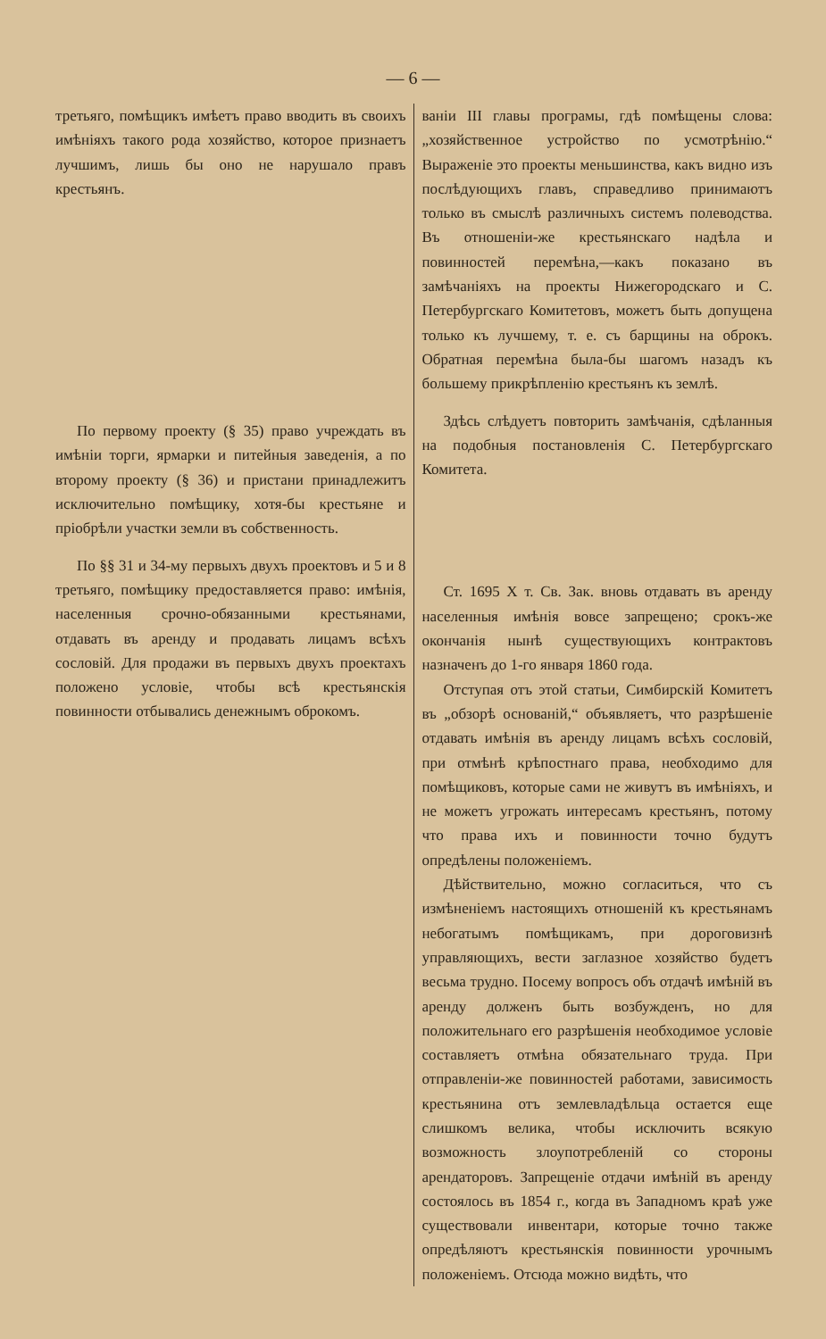— 6 —
третьяго, помѣщикъ имѣетъ право вводить въ своихъ имѣніяхъ такого рода хозяйство, которое признаетъ лучшимъ, лишь бы оно не нарушало правъ крестьянъ.
По первому проекту (§ 35) право учреждать въ имѣніи торги, ярмарки и питейныя заведенія, а по второму проекту (§ 36) и пристани принадлежитъ исключительно помѣщику, хотя-бы крестьяне и пріобрѣли участки земли въ собственность.
По §§ 31 и 34-му первыхъ двухъ проектовъ и 5 и 8 третьяго, помѣщику предоставляется право: имѣнія, населенныя срочно-обязанными крестьянами, отдавать въ аренду и продавать лицамъ всѣхъ сословій. Для продажи въ первыхъ двухъ проектахъ положено условіе, чтобы всѣ крестьянскія повинности отбывались денежнымъ оброкомъ.
ваніи III главы програмы, гдѣ помѣщены слова: „хозяйственное устройство по усмотрѣнію.“ Выраженіе это проекты меньшинства, какъ видно изъ послѣдующихъ главъ, справедливо принимаютъ только въ смыслѣ различныхъ системъ полеводства. Въ отношеніи-же крестьянскаго надѣла и повинностей перемѣна,—какъ показано въ замѣчаніяхъ на проекты Нижегородскаго и С. Петербургскаго Комитетовъ, можетъ быть допущена только къ лучшему, т. е. съ барщины на оброкъ. Обратная перемѣна была-бы шагомъ назадъ къ большему прикрѣпленію крестьянъ къ землѣ.
Здѣсь слѣдуетъ повторить замѣчанія, сдѣланныя на подобныя постановленія С. Петербургскаго Комитета.
Ст. 1695 X т. Св. Зак. вновь отдавать въ аренду населенныя имѣнія вовсе запрещено; срокъ-же окончанія нынѣ существующихъ контрактовъ назначенъ до 1-го января 1860 года.
Отступая отъ этой статьи, Симбирскій Комитетъ въ „обзорѣ основаній,“ объявляетъ, что разрѣшеніе отдавать имѣнія въ аренду лицамъ всѣхъ сословій, при отмѣнѣ крѣпостнаго права, необходимо для помѣщиковъ, которые сами не живутъ въ имѣніяхъ, и не можетъ угрожать интересамъ крестьянъ, потому что права ихъ и повинности точно будутъ опредѣлены положеніемъ.
Дѣйствительно, можно согласиться, что съ измѣненіемъ настоящихъ отношеній къ крестьянамъ небогатымъ помѣщикамъ, при дороговизнѣ управляющихъ, вести заглазное хозяйство будетъ весьма трудно. Посему вопросъ объ отдачѣ имѣній въ аренду долженъ быть возбужденъ, но для положительнаго его разрѣшенія необходимое условіе составляетъ отмѣна обязательнаго труда. При отправленіи-же повинностей работами, зависимость крестьянина отъ землевладѣльца остается еще слишкомъ велика, чтобы исключить всякую возможность злоупотребленій со стороны арендаторовъ. Запрещеніе отдачи имѣній въ аренду состоялось въ 1854 г., когда въ Западномъ краѣ уже существовали инвентари, которые точно также опредѣляютъ крестьянскія повинности урочнымъ положеніемъ. Отсюда можно видѣть, что